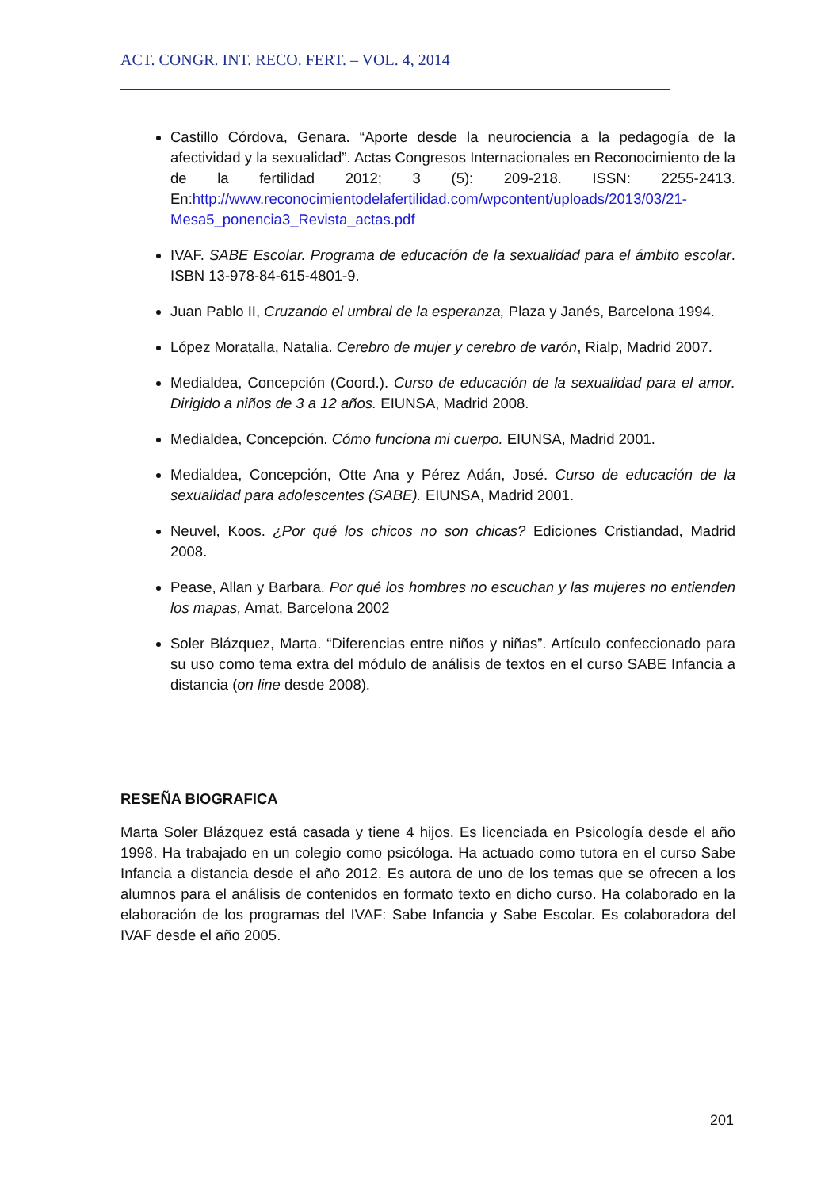ACT. CONGR. INT. RECO. FERT. – VOL. 4, 2014
Castillo Córdova, Genara. “Aporte desde la neurociencia a la pedagogía de la afectividad y la sexualidad”. Actas Congresos Internacionales en Reconocimiento de la de la fertilidad 2012; 3 (5): 209-218. ISSN: 2255-2413. En:http://www.reconocimientodelafertilidad.com/wpcontent/uploads/2013/03/21-Mesa5_ponencia3_Revista_actas.pdf
IVAF. SABE Escolar. Programa de educación de la sexualidad para el ámbito escolar. ISBN 13-978-84-615-4801-9.
Juan Pablo II, Cruzando el umbral de la esperanza, Plaza y Janés, Barcelona 1994.
López Moratalla, Natalia. Cerebro de mujer y cerebro de varón, Rialp, Madrid 2007.
Medialdea, Concepción (Coord.). Curso de educación de la sexualidad para el amor. Dirigido a niños de 3 a 12 años. EIUNSA, Madrid 2008.
Medialdea, Concepción. Cómo funciona mi cuerpo. EIUNSA, Madrid 2001.
Medialdea, Concepción, Otte Ana y Pérez Adán, José. Curso de educación de la sexualidad para adolescentes (SABE). EIUNSA, Madrid 2001.
Neuvel, Koos. ¿Por qué los chicos no son chicas? Ediciones Cristiandad, Madrid 2008.
Pease, Allan y Barbara. Por qué los hombres no escuchan y las mujeres no entienden los mapas, Amat, Barcelona 2002
Soler Blázquez, Marta. “Diferencias entre niños y niñas”. Artículo confeccionado para su uso como tema extra del módulo de análisis de textos en el curso SABE Infancia a distancia (on line desde 2008).
RESEÑA BIOGRAFICA
Marta Soler Blázquez está casada y tiene 4 hijos. Es licenciada en Psicología desde el año 1998. Ha trabajado en un colegio como psicóloga. Ha actuado como tutora en el curso Sabe Infancia a distancia desde el año 2012. Es autora de uno de los temas que se ofrecen a los alumnos para el análisis de contenidos en formato texto en dicho curso. Ha colaborado en la elaboración de los programas del IVAF: Sabe Infancia y Sabe Escolar. Es colaboradora del IVAF desde el año 2005.
201